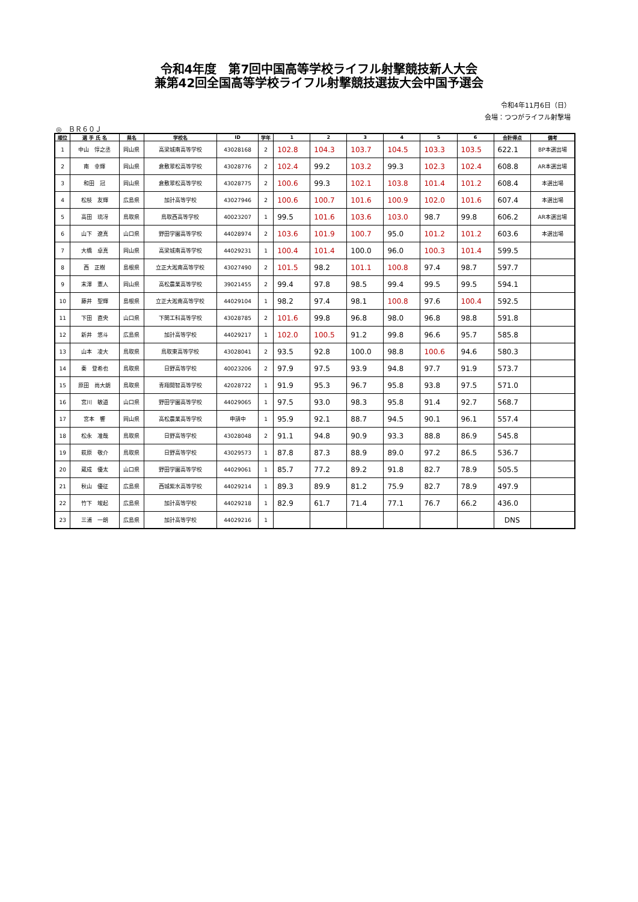令和4年度　第7回中国高等学校ライフル射撃競技新人大会
兼第42回全国高等学校ライフル射撃競技選抜大会中国予選会
令和4年11月6日（日）
会場：つつがライフル射撃場
◎　ＢＲ６０Ｊ
| 順位 | 選 手 氏 名 | 県名 | 学校名 | ID | 学年 | 1 | 2 | 3 | 4 | 5 | 6 | 合計得点 | 備考 |
| --- | --- | --- | --- | --- | --- | --- | --- | --- | --- | --- | --- | --- | --- |
| 1 | 中山 惇之丞 | 岡山県 | 高梁城南高等学校 | 43028168 | 2 | 102.8 | 104.3 | 103.7 | 104.5 | 103.3 | 103.5 | 622.1 | BP本選出場 |
| 2 | 南 幸輝 | 岡山県 | 倉敷翠松高等学校 | 43028776 | 2 | 102.4 | 99.2 | 103.2 | 99.3 | 102.3 | 102.4 | 608.8 | AR本選出場 |
| 3 | 和田 冠 | 岡山県 | 倉敷翠松高等学校 | 43028775 | 2 | 100.6 | 99.3 | 102.1 | 103.8 | 101.4 | 101.2 | 608.4 | 本選出場 |
| 4 | 松枝 友輝 | 広島県 | 加計高等学校 | 43027946 | 2 | 100.6 | 100.7 | 101.6 | 100.9 | 102.0 | 101.6 | 607.4 | 本選出場 |
| 5 | 高田 琉冴 | 鳥取県 | 鳥取西高等学校 | 40023207 | 1 | 99.5 | 101.6 | 103.6 | 103.0 | 98.7 | 99.8 | 606.2 | AR本選出場 |
| 6 | 山下 遼真 | 山口県 | 野田学園高等学校 | 44028974 | 2 | 103.6 | 101.9 | 100.7 | 95.0 | 101.2 | 101.2 | 603.6 | 本選出場 |
| 7 | 大橋 卓真 | 岡山県 | 高梁城南高等学校 | 44029231 | 1 | 100.4 | 101.4 | 100.0 | 96.0 | 100.3 | 101.4 | 599.5 | |
| 8 | 西 正樹 | 島根県 | 立正大淞南高等学校 | 43027490 | 2 | 101.5 | 98.2 | 101.1 | 100.8 | 97.4 | 98.7 | 597.7 | |
| 9 | 末澤 憲人 | 岡山県 | 高松農業高等学校 | 39021455 | 2 | 99.4 | 97.8 | 98.5 | 99.4 | 99.5 | 99.5 | 594.1 | |
| 10 | 藤井 聖輝 | 島根県 | 立正大淞南高等学校 | 44029104 | 1 | 98.2 | 97.4 | 98.1 | 100.8 | 97.6 | 100.4 | 592.5 | |
| 11 | 下田 直央 | 山口県 | 下関工科高等学校 | 43028785 | 2 | 101.6 | 99.8 | 96.8 | 98.0 | 96.8 | 98.8 | 591.8 | |
| 12 | 新井 悠斗 | 広島県 | 加計高等学校 | 44029217 | 1 | 102.0 | 100.5 | 91.2 | 99.8 | 96.6 | 95.7 | 585.8 | |
| 13 | 山本 凌大 | 鳥取県 | 鳥取東高等学校 | 43028041 | 2 | 93.5 | 92.8 | 100.0 | 98.8 | 100.6 | 94.6 | 580.3 | |
| 14 | 秦 登希也 | 鳥取県 | 日野高等学校 | 40023206 | 2 | 97.9 | 97.5 | 93.9 | 94.8 | 97.7 | 91.9 | 573.7 | |
| 15 | 原田 尚大朗 | 鳥取県 | 青翔開智高等学校 | 42028722 | 1 | 91.9 | 95.3 | 96.7 | 95.8 | 93.8 | 97.5 | 571.0 | |
| 16 | 宮川 敏道 | 山口県 | 野田学園高等学校 | 44029065 | 1 | 97.5 | 93.0 | 98.3 | 95.8 | 91.4 | 92.7 | 568.7 | |
| 17 | 宮本 響 | 岡山県 | 高松農業高等学校 | 申請中 | 1 | 95.9 | 92.1 | 88.7 | 94.5 | 90.1 | 96.1 | 557.4 | |
| 18 | 松永 准哉 | 鳥取県 | 日野高等学校 | 43028048 | 2 | 91.1 | 94.8 | 90.9 | 93.3 | 88.8 | 86.9 | 545.8 | |
| 19 | 萩原 敬介 | 鳥取県 | 日野高等学校 | 43029573 | 1 | 87.8 | 87.3 | 88.9 | 89.0 | 97.2 | 86.5 | 536.7 | |
| 20 | 蔵成 優太 | 山口県 | 野田学園高等学校 | 44029061 | 1 | 85.7 | 77.2 | 89.2 | 91.8 | 82.7 | 78.9 | 505.5 | |
| 21 | 秋山 優征 | 広島県 | 西城紫水高等学校 | 44029214 | 1 | 89.3 | 89.9 | 81.2 | 75.9 | 82.7 | 78.9 | 497.9 | |
| 22 | 竹下 竣起 | 広島県 | 加計高等学校 | 44029218 | 1 | 82.9 | 61.7 | 71.4 | 77.1 | 76.7 | 66.2 | 436.0 | |
| 23 | 三浦 一朗 | 広島県 | 加計高等学校 | 44029216 | 1 | | | | | | | DNS | |